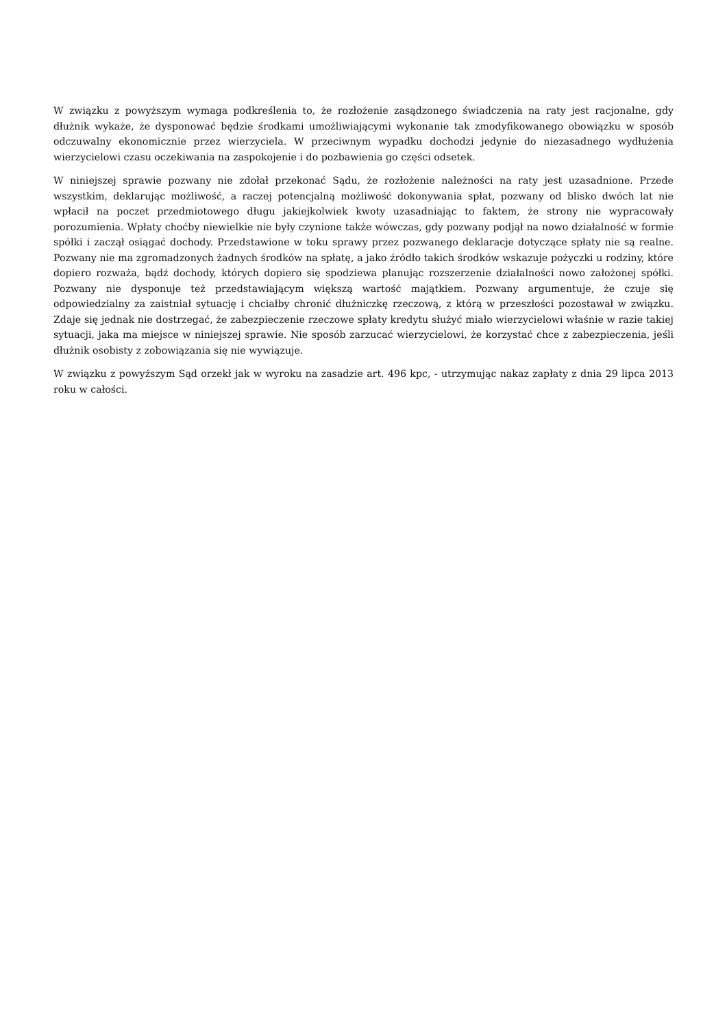W związku z powyższym wymaga podkreślenia to, że rozłożenie zasądzonego świadczenia na raty jest racjonalne, gdy dłużnik wykaże, że dysponować będzie środkami umożliwiającymi wykonanie tak zmodyfikowanego obowiązku w sposób odczuwalny ekonomicznie przez wierzyciela. W przeciwnym wypadku dochodzi jedynie do niezasadnego wydłużenia wierzycielowi czasu oczekiwania na zaspokojenie i do pozbawienia go części odsetek.
W niniejszej sprawie pozwany nie zdołał przekonać Sądu, że rozłożenie należności na raty jest uzasadnione. Przede wszystkim, deklarując możliwość, a raczej potencjalną możliwość dokonywania spłat, pozwany od blisko dwóch lat nie wpłacił na poczet przedmiotowego długu jakiejkolwiek kwoty uzasadniając to faktem, że strony nie wypracowały porozumienia. Wpłaty choćby niewielkie nie były czynione także wówczas, gdy pozwany podjął na nowo działalność w formie spółki i zaczął osiągać dochody. Przedstawione w toku sprawy przez pozwanego deklaracje dotyczące spłaty nie są realne. Pozwany nie ma zgromadzonych żadnych środków na spłatę, a jako źródło takich środków wskazuje pożyczki u rodziny, które dopiero rozważa, bądź dochody, których dopiero się spodziewa planując rozszerzenie działalności nowo założonej spółki. Pozwany nie dysponuje też przedstawiającym większą wartość majątkiem. Pozwany argumentuje, że czuje się odpowiedzialny za zaistniał sytuację i chciałby chronić dłużniczkę rzeczową, z którą w przeszłości pozostawał w związku. Zdaje się jednak nie dostrzegać, że zabezpieczenie rzeczowe spłaty kredytu służyć miało wierzycielowi właśnie w razie takiej sytuacji, jaka ma miejsce w niniejszej sprawie. Nie sposób zarzucać wierzycielowi, że korzystać chce z zabezpieczenia, jeśli dłużnik osobisty z zobowiązania się nie wywiązuje.
W związku z powyższym Sąd orzekł jak w wyroku na zasadzie art. 496 kpc, - utrzymując nakaz zapłaty z dnia 29 lipca 2013 roku w całości.